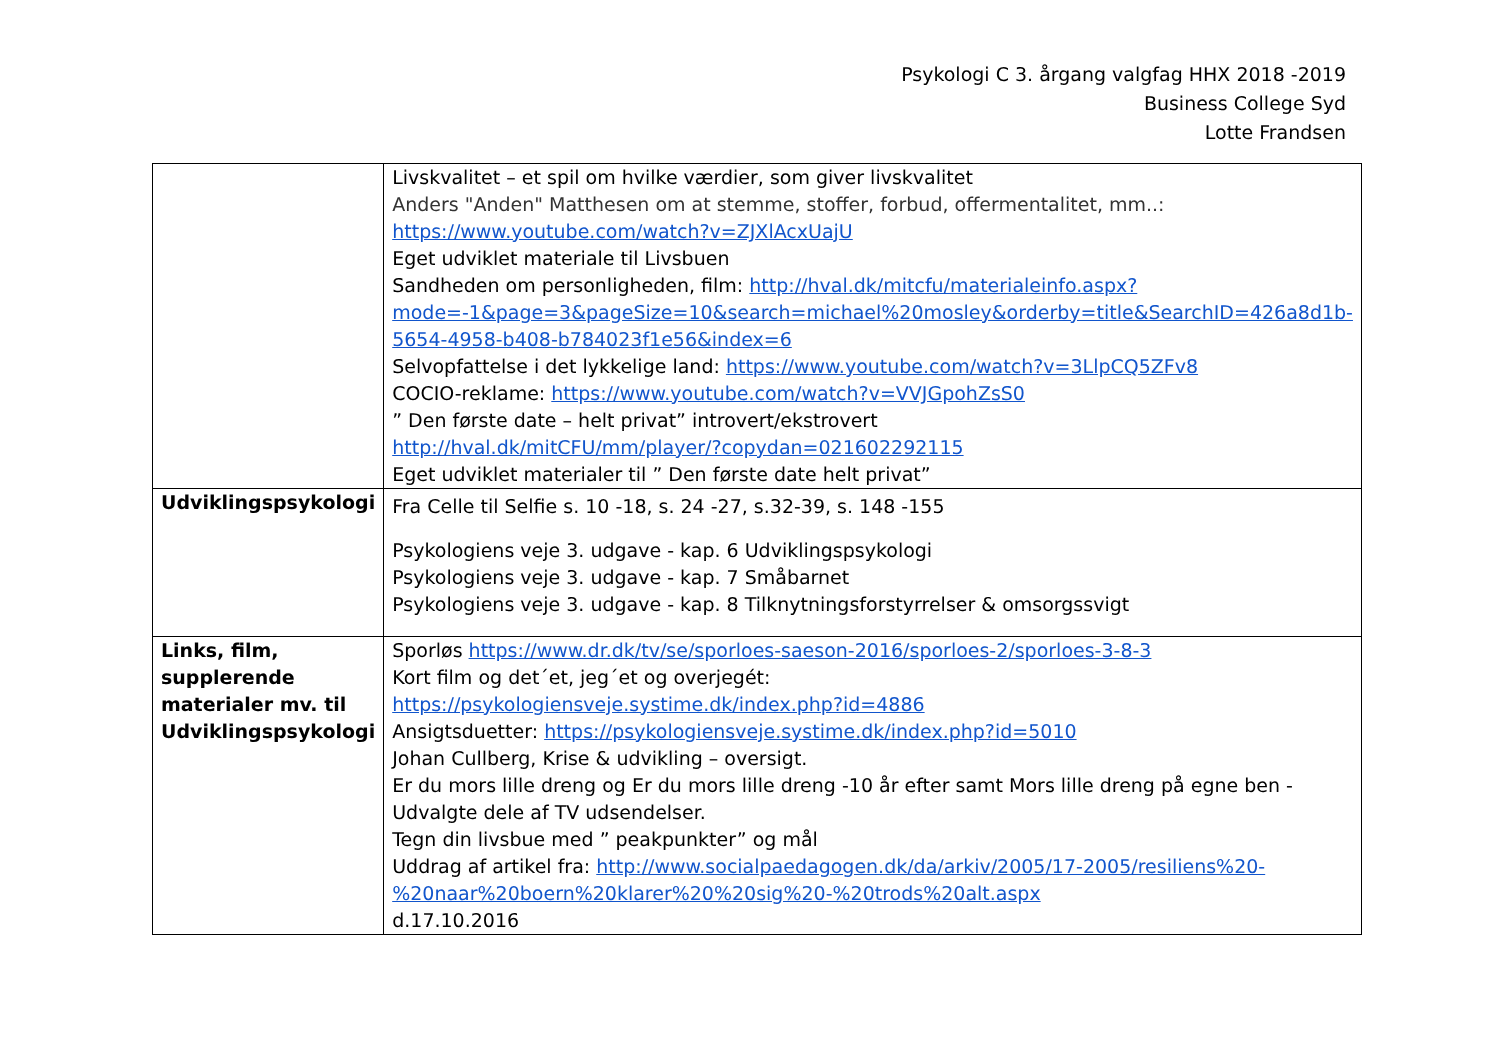Psykologi C 3. årgang valgfag HHX 2018 -2019
Business College Syd
Lotte Frandsen
| | Livskvalitet – et spil om hvilke værdier, som giver livskvalitet Anders "Anden" Matthesen om at stemme, stoffer, forbud, offermentalitet, mm..: https://www.youtube.com/watch?v=ZJXlAcxUajU Eget udviklet materiale til Livsbuen Sandheden om personligheden, film: http://hval.dk/mitcfu/materialeinfo.aspx?mode=-1&page=3&pageSize=10&search=michael%20mosley&orderby=title&SearchID=426a8d1b-5654-4958-b408-b784023f1e56&index=6 Selvopfattelse i det lykkelige land: https://www.youtube.com/watch?v=3LlpCQ5ZFv8 COCIO-reklame: https://www.youtube.com/watch?v=VVJGpohZsS0 ” Den første date – helt privat” introvert/ekstrovert http://hval.dk/mitCFU/mm/player/?copydan=021602292115 Eget udviklet materialer til ” Den første date helt privat” |
| Udviklingspsykologi | Fra Celle til Selfie s. 10 -18, s. 24 -27, s.32-39, s. 148 -155 Psykologiens veje 3. udgave - kap. 6 Udviklingspsykologi Psykologiens veje 3. udgave - kap. 7 Småbarnet Psykologiens veje 3. udgave - kap. 8 Tilknytningsforstyrrelser & omsorgssvigt |
| Links, film, supplerende materialer mv. til Udviklingspsykologi | Sporløs https://www.dr.dk/tv/se/sporloes-saeson-2016/sporloes-2/sporloes-3-8-3 Kort film og det´et, jeg´et og overjegét: https://psykologiensveje.systime.dk/index.php?id=4886 Ansigtsduetter: https://psykologiensveje.systime.dk/index.php?id=5010 Johan Cullberg, Krise & udvikling – oversigt. Er du mors lille dreng og Er du mors lille dreng -10 år efter samt Mors lille dreng på egne ben - Udvalgte dele af TV udsendelser. Tegn din livsbue med ” peakpunkter” og mål Uddrag af artikel fra: http://www.socialpaedagogen.dk/da/arkiv/2005/17-2005/resiliens%20-%20naar%20boern%20klarer%20%20sig%20-%20trods%20alt.aspx d.17.10.2016 |